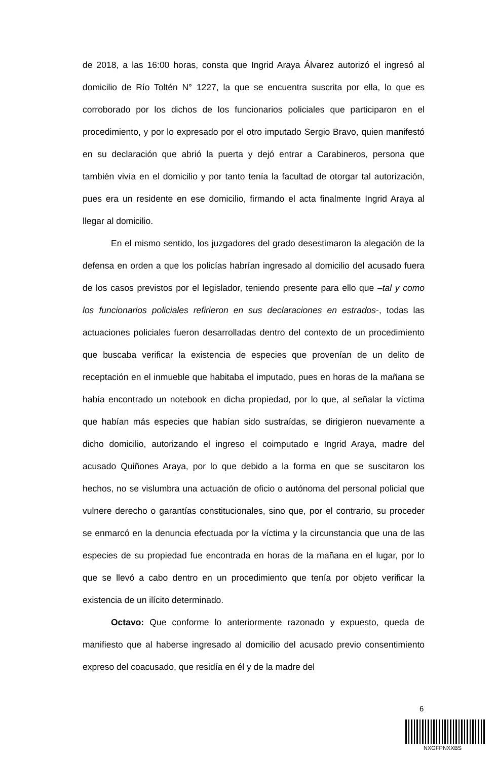de 2018, a las 16:00 horas, consta que Ingrid Araya Álvarez autorizó el ingresó al domicilio de Río Toltén N° 1227, la que se encuentra suscrita por ella, lo que es corroborado por los dichos de los funcionarios policiales que participaron en el procedimiento, y por lo expresado por el otro imputado Sergio Bravo, quien manifestó en su declaración que abrió la puerta y dejó entrar a Carabineros, persona que también vivía en el domicilio y por tanto tenía la facultad de otorgar tal autorización, pues era un residente en ese domicilio, firmando el acta finalmente Ingrid Araya al llegar al domicilio.
En el mismo sentido, los juzgadores del grado desestimaron la alegación de la defensa en orden a que los policías habrían ingresado al domicilio del acusado fuera de los casos previstos por el legislador, teniendo presente para ello que –tal y como los funcionarios policiales refirieron en sus declaraciones en estrados-, todas las actuaciones policiales fueron desarrolladas dentro del contexto de un procedimiento que buscaba verificar la existencia de especies que provenían de un delito de receptación en el inmueble que habitaba el imputado, pues en horas de la mañana se había encontrado un notebook en dicha propiedad, por lo que, al señalar la víctima que habían más especies que habían sido sustraídas, se dirigieron nuevamente a dicho domicilio, autorizando el ingreso el coimputado e Ingrid Araya, madre del acusado Quiñones Araya, por lo que debido a la forma en que se suscitaron los hechos, no se vislumbra una actuación de oficio o autónoma del personal policial que vulnere derecho o garantías constitucionales, sino que, por el contrario, su proceder se enmarcó en la denuncia efectuada por la víctima y la circunstancia que una de las especies de su propiedad fue encontrada en horas de la mañana en el lugar, por lo que se llevó a cabo dentro en un procedimiento que tenía por objeto verificar la existencia de un ilícito determinado.
Octavo: Que conforme lo anteriormente razonado y expuesto, queda de manifiesto que al haberse ingresado al domicilio del acusado previo consentimiento expreso del coacusado, que residía en él y de la madre del
6
NXGFPNXXBS